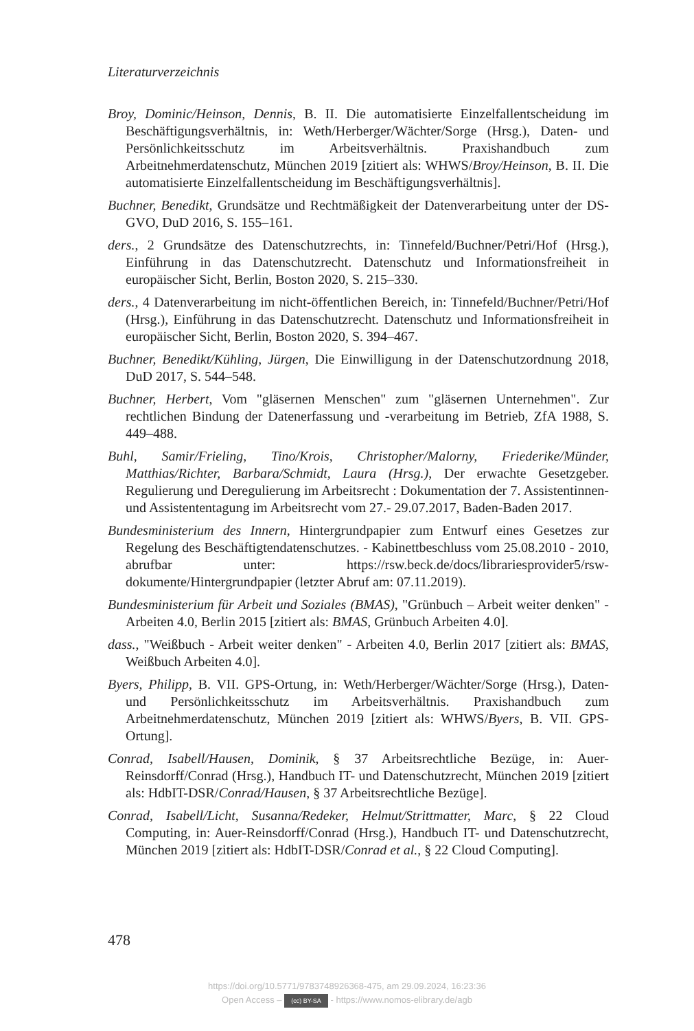Literaturverzeichnis
Broy, Dominic/Heinson, Dennis, B. II. Die automatisierte Einzelfallentscheidung im Beschäftigungsverhältnis, in: Weth/Herberger/Wächter/Sorge (Hrsg.), Daten- und Persönlichkeitsschutz im Arbeitsverhältnis. Praxishandbuch zum Arbeitnehmerdatenschutz, München 2019 [zitiert als: WHWS/Broy/Heinson, B. II. Die automatisierte Einzelfallentscheidung im Beschäftigungsverhältnis].
Buchner, Benedikt, Grundsätze und Rechtmäßigkeit der Datenverarbeitung unter der DS-GVO, DuD 2016, S. 155–161.
ders., 2 Grundsätze des Datenschutzrechts, in: Tinnefeld/Buchner/Petri/Hof (Hrsg.), Einführung in das Datenschutzrecht. Datenschutz und Informationsfreiheit in europäischer Sicht, Berlin, Boston 2020, S. 215–330.
ders., 4 Datenverarbeitung im nicht-öffentlichen Bereich, in: Tinnefeld/Buchner/Petri/Hof (Hrsg.), Einführung in das Datenschutzrecht. Datenschutz und Informationsfreiheit in europäischer Sicht, Berlin, Boston 2020, S. 394–467.
Buchner, Benedikt/Kühling, Jürgen, Die Einwilligung in der Datenschutzordnung 2018, DuD 2017, S. 544–548.
Buchner, Herbert, Vom "gläsernen Menschen" zum "gläsernen Unternehmen". Zur rechtlichen Bindung der Datenerfassung und -verarbeitung im Betrieb, ZfA 1988, S. 449–488.
Buhl, Samir/Frieling, Tino/Krois, Christopher/Malorny, Friederike/Münder, Matthias/Richter, Barbara/Schmidt, Laura (Hrsg.), Der erwachte Gesetzgeber. Regulierung und Deregulierung im Arbeitsrecht : Dokumentation der 7. Assistentinnen- und Assistententagung im Arbeitsrecht vom 27.- 29.07.2017, Baden-Baden 2017.
Bundesministerium des Innern, Hintergrundpapier zum Entwurf eines Gesetzes zur Regelung des Beschäftigtendatenschutzes. - Kabinettbeschluss vom 25.08.2010 - 2010, abrufbar unter: https://rsw.beck.de/docs/librariesprovider5/rsw-dokumente/Hintergrundpapier (letzter Abruf am: 07.11.2019).
Bundesministerium für Arbeit und Soziales (BMAS), "Grünbuch – Arbeit weiter denken" - Arbeiten 4.0, Berlin 2015 [zitiert als: BMAS, Grünbuch Arbeiten 4.0].
dass., "Weißbuch - Arbeit weiter denken" - Arbeiten 4.0, Berlin 2017 [zitiert als: BMAS, Weißbuch Arbeiten 4.0].
Byers, Philipp, B. VII. GPS-Ortung, in: Weth/Herberger/Wächter/Sorge (Hrsg.), Daten- und Persönlichkeitsschutz im Arbeitsverhältnis. Praxishandbuch zum Arbeitnehmerdatenschutz, München 2019 [zitiert als: WHWS/Byers, B. VII. GPS-Ortung].
Conrad, Isabell/Hausen, Dominik, § 37 Arbeitsrechtliche Bezüge, in: Auer-Reinsdorff/Conrad (Hrsg.), Handbuch IT- und Datenschutzrecht, München 2019 [zitiert als: HdbIT-DSR/Conrad/Hausen, § 37 Arbeitsrechtliche Bezüge].
Conrad, Isabell/Licht, Susanna/Redeker, Helmut/Strittmatter, Marc, § 22 Cloud Computing, in: Auer-Reinsdorff/Conrad (Hrsg.), Handbuch IT- und Datenschutzrecht, München 2019 [zitiert als: HdbIT-DSR/Conrad et al., § 22 Cloud Computing].
478
https://doi.org/10.5771/9783748926368-475, am 29.09.2024, 16:23:36
Open Access – (cc) BY-SA - https://www.nomos-elibrary.de/agb